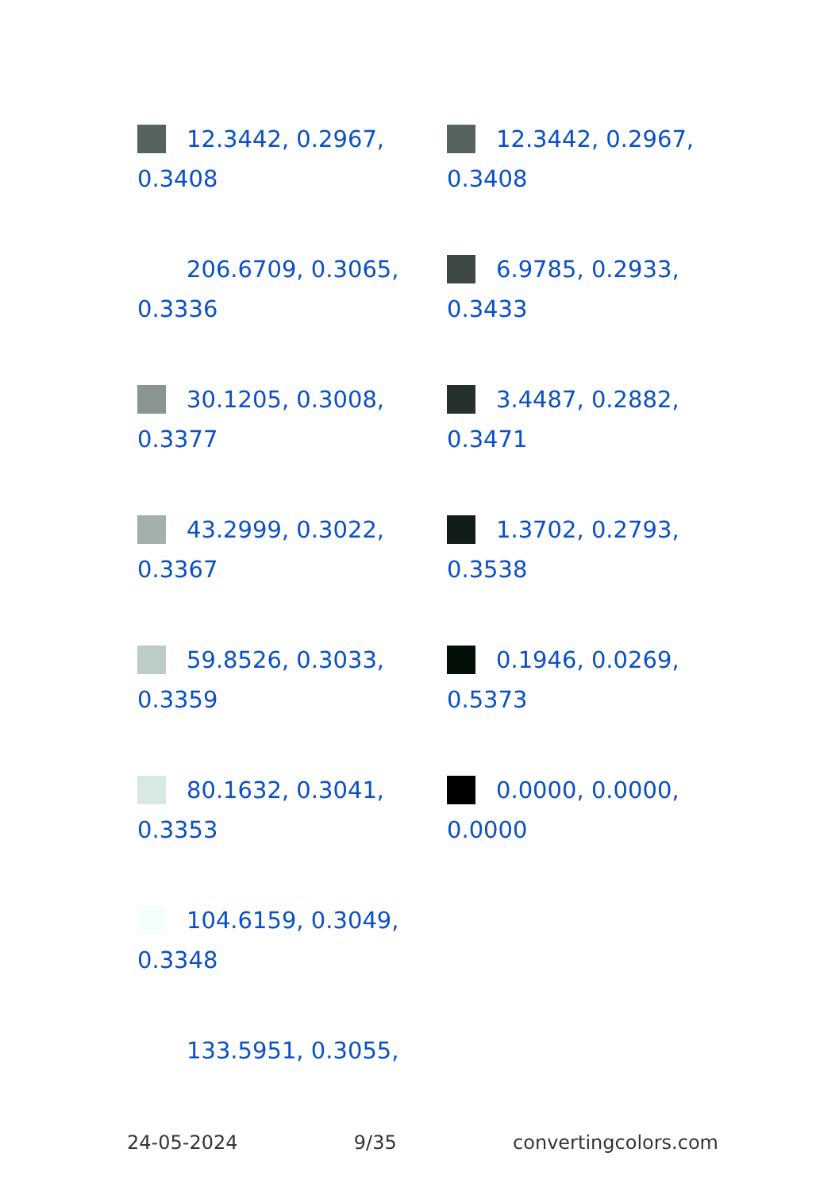12.3442, 0.2967,
0.3408
206.6709, 0.3065,
0.3336
30.1205, 0.3008,
0.3377
43.2999, 0.3022,
0.3367
59.8526, 0.3033,
0.3359
80.1632, 0.3041,
0.3353
104.6159, 0.3049,
0.3348
133.5951, 0.3055,
12.3442, 0.2967,
0.3408
6.9785, 0.2933,
0.3433
3.4487, 0.2882,
0.3471
1.3702, 0.2793,
0.3538
0.1946, 0.0269,
0.5373
0.0000, 0.0000,
0.0000
24-05-2024 9/35 convertingcolors.com